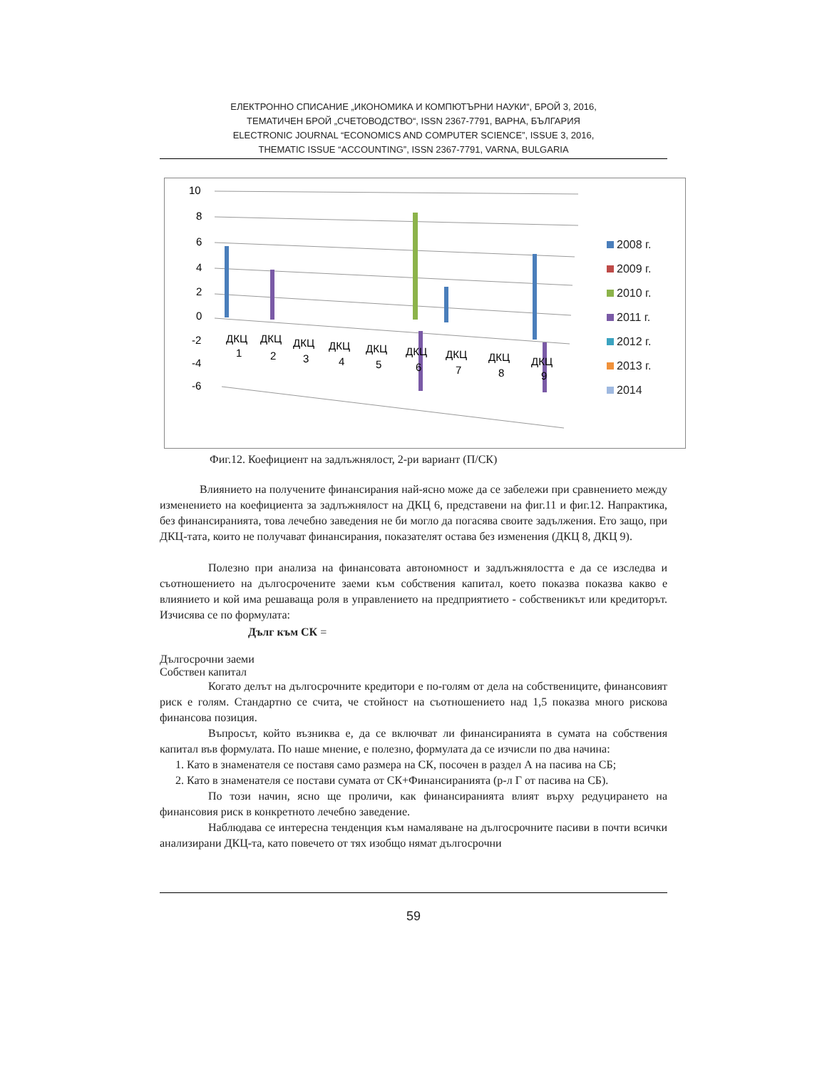ЕЛЕКТРОННО СПИСАНИЕ „ИКОНОМИКА И КОМПЮТЪРНИ НАУКИ“, БРОЙ 3, 2016,
ТЕМАТИЧЕН БРОЙ „СЧЕТОВОДСТВО“, ISSN 2367-7791, ВАРНА, БЪЛГАРИЯ
ELECTRONIC JOURNAL “ECONOMICS AND COMPUTER SCIENCE”, ISSUE 3, 2016,
THEMATIC ISSUE “ACCOUNTING”, ISSN 2367-7791, VARNA, BULGARIA
10
8
6
4
2
0
-2
-4
-6
ДКЦ
1
ДКЦ
2
ДКЦ
3
ДКЦ
4
ДКЦ
5
ДКЦ
6
ДКЦ
7
ДКЦ
8
ДКЦ
9
2008 г.
2009 г.
2010 г.
2011 г.
2012 г.
2013 г.
2014
Фиг.12. Коефициент на задлъжнялост, 2-ри вариант (П/СК)
Влиянието на получените финансирания най-ясно може да се забележи при сравнението между изменението на коефициента за задлъжнялост на ДКЦ 6, представени на фиг.11 и фиг.12. Напрактика, без финансиранията, това лечебно заведения не би могло да погасява своите задължения. Ето защо, при ДКЦ-тата, които не получават финансирания, показателят остава без изменения (ДКЦ 8, ДКЦ 9).
Полезно при анализа на финансовата автономност и задлъжнялостта е да се изследва и съотношението на дългосрочените заеми към собствения капитал, което показва показва какво е влиянието и кой има решаваща роля в управлението на предприятието - собственикът или кредиторът. Изчисява се по формулата:
Дълг към СК =
Дългосрочни заеми
Собствен капитал
Когато делът на дългосрочните кредитори е по-голям от дела на собствениците, финансовият риск е голям. Стандартно се счита, че стойност на съотношението над 1,5 показва много рискова финансова позиция.
Въпросът, който възниква е, да се включват ли финансиранията в сумата на собствения капитал във формулата. По наше мнение, е полезно, формулата да се изчисли по два начина:
1. Като в знаменателя се поставя само размера на СК, посочен в раздел А на пасива на СБ;
2. Като в знаменателя се постави сумата от СК+Финансиранията (р-л Г от пасива на СБ).
По този начин, ясно ще проличи, как финансиранията влият върху редуцирането на финансовия риск в конкретното лечебно заведение.
Наблюдава се интересна тенденция към намаляване на дългосрочните пасиви в почти всички анализирани ДКЦ-та, като повечето от тях изобщо нямат дългосрочни
59